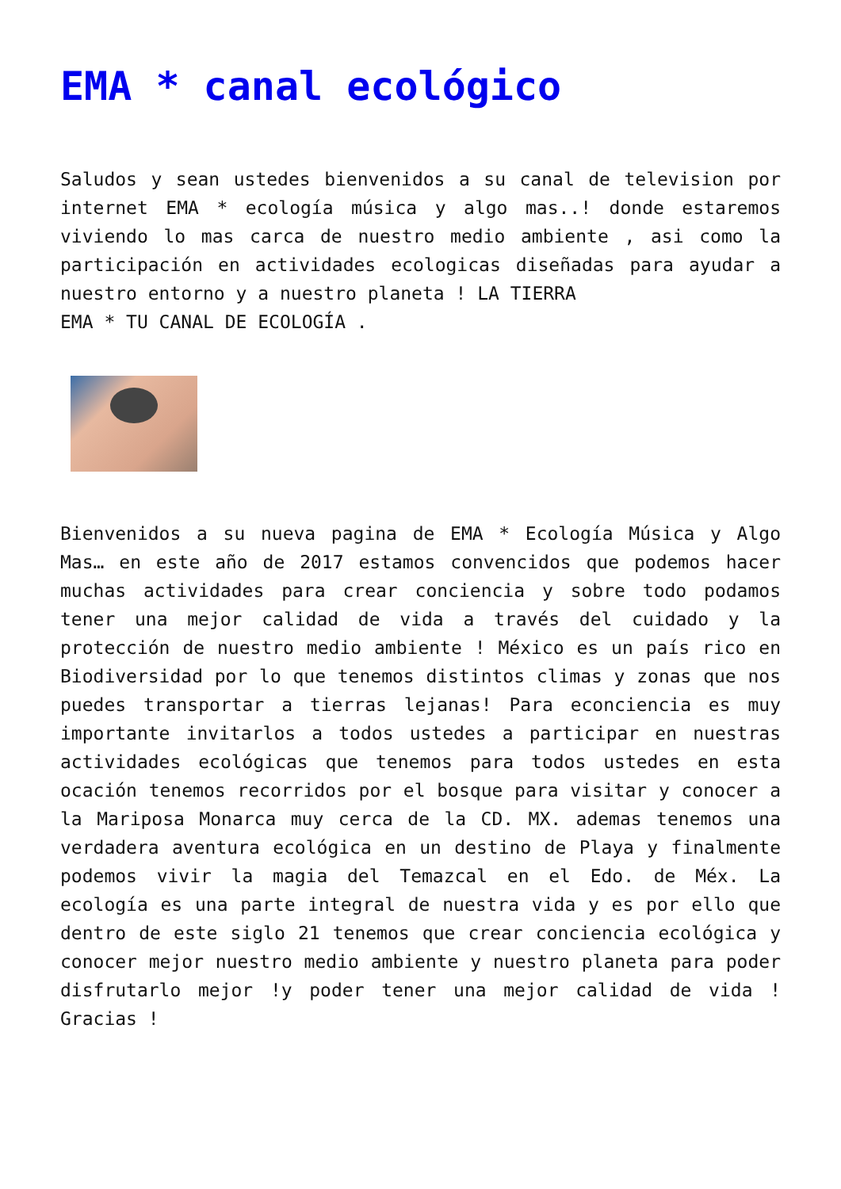EMA * canal ecológico
Saludos y sean ustedes bienvenidos a su canal de television por internet EMA * ecología música y algo mas..! donde estaremos viviendo lo mas carca de nuestro medio ambiente , asi como la participación en actividades ecologicas diseñadas para ayudar a nuestro entorno y a nuestro planeta ! LA TIERRA
EMA * TU CANAL DE ECOLOGÍA .
Bienvenidos a su nueva pagina de EMA * Ecología Música y Algo Mas… en este año de 2017 estamos convencidos que podemos hacer muchas actividades para crear conciencia y sobre todo podamos tener una mejor calidad de vida a través del cuidado y la protección de nuestro medio ambiente ! México es un país rico en Biodiversidad por lo que tenemos distintos climas y zonas que nos puedes transportar a tierras lejanas! Para econciencia es muy importante invitarlos a todos ustedes a participar en nuestras actividades ecológicas que tenemos para todos ustedes en esta ocación tenemos recorridos por el bosque para visitar y conocer a la Mariposa Monarca muy cerca de la CD. MX. ademas tenemos una verdadera aventura ecológica en un destino de Playa y finalmente podemos vivir la magia del Temazcal en el Edo. de Méx. La ecología es una parte integral de nuestra vida y es por ello que dentro de este siglo 21 tenemos que crear conciencia ecológica y conocer mejor nuestro medio ambiente y nuestro planeta para poder disfrutarlo mejor !y poder tener una mejor calidad de vida ! Gracias !